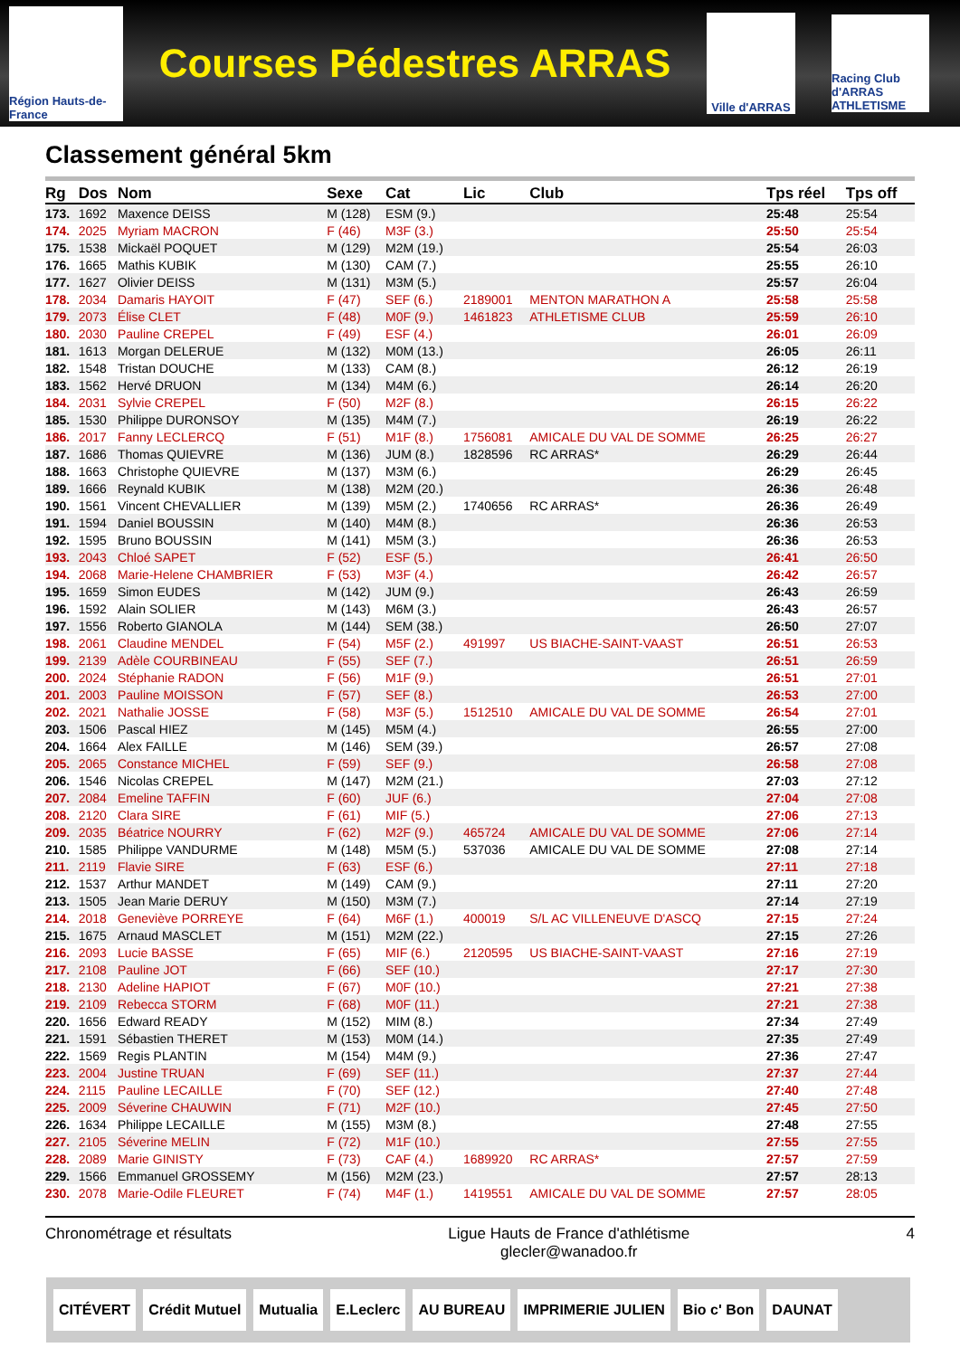Région Hauts-de-France
Courses Pédestres ARRAS
Ville d'ARRAS
Racing Club d'ARRAS ATHLETISME
Classement général 5km
| Rg | Dos | Nom | Sexe | Cat | Lic | Club | Tps réel | Tps off |
| --- | --- | --- | --- | --- | --- | --- | --- | --- |
| 173. | 1692 | Maxence DEISS | M (128) | ESM (9.) | | | 25:48 | 25:54 |
| 174. | 2025 | Myriam MACRON | F (46) | M3F (3.) | | | 25:50 | 25:54 |
| 175. | 1538 | Mickaël POQUET | M (129) | M2M (19.) | | | 25:54 | 26:03 |
| 176. | 1665 | Mathis KUBIK | M (130) | CAM (7.) | | | 25:55 | 26:10 |
| 177. | 1627 | Olivier DEISS | M (131) | M3M (5.) | | | 25:57 | 26:04 |
| 178. | 2034 | Damaris HAYOIT | F (47) | SEF (6.) | 2189001 | MENTON MARATHON A | 25:58 | 25:58 |
| 179. | 2073 | Élise CLET | F (48) | M0F (9.) | 1461823 | ATHLETISME CLUB | 25:59 | 26:10 |
| 180. | 2030 | Pauline CREPEL | F (49) | ESF (4.) | | | 26:01 | 26:09 |
| 181. | 1613 | Morgan DELERUE | M (132) | M0M (13.) | | | 26:05 | 26:11 |
| 182. | 1548 | Tristan DOUCHE | M (133) | CAM (8.) | | | 26:12 | 26:19 |
| 183. | 1562 | Hervé DRUON | M (134) | M4M (6.) | | | 26:14 | 26:20 |
| 184. | 2031 | Sylvie CREPEL | F (50) | M2F (8.) | | | 26:15 | 26:22 |
| 185. | 1530 | Philippe DURONSOY | M (135) | M4M (7.) | | | 26:19 | 26:22 |
| 186. | 2017 | Fanny LECLERCQ | F (51) | M1F (8.) | 1756081 | AMICALE DU VAL DE SOMME | 26:25 | 26:27 |
| 187. | 1686 | Thomas QUIEVRE | M (136) | JUM (8.) | 1828596 | RC ARRAS* | 26:29 | 26:44 |
| 188. | 1663 | Christophe QUIEVRE | M (137) | M3M (6.) | | | 26:29 | 26:45 |
| 189. | 1666 | Reynald KUBIK | M (138) | M2M (20.) | | | 26:36 | 26:48 |
| 190. | 1561 | Vincent CHEVALLIER | M (139) | M5M (2.) | 1740656 | RC ARRAS* | 26:36 | 26:49 |
| 191. | 1594 | Daniel BOUSSIN | M (140) | M4M (8.) | | | 26:36 | 26:53 |
| 192. | 1595 | Bruno BOUSSIN | M (141) | M5M (3.) | | | 26:36 | 26:53 |
| 193. | 2043 | Chloé SAPET | F (52) | ESF (5.) | | | 26:41 | 26:50 |
| 194. | 2068 | Marie-Helene CHAMBRIER | F (53) | M3F (4.) | | | 26:42 | 26:57 |
| 195. | 1659 | Simon EUDES | M (142) | JUM (9.) | | | 26:43 | 26:59 |
| 196. | 1592 | Alain SOLIER | M (143) | M6M (3.) | | | 26:43 | 26:57 |
| 197. | 1556 | Roberto GIANOLA | M (144) | SEM (38.) | | | 26:50 | 27:07 |
| 198. | 2061 | Claudine MENDEL | F (54) | M5F (2.) | 491997 | US BIACHE-SAINT-VAAST | 26:51 | 26:53 |
| 199. | 2139 | Adèle COURBINEAU | F (55) | SEF (7.) | | | 26:51 | 26:59 |
| 200. | 2024 | Stéphanie RADON | F (56) | M1F (9.) | | | 26:51 | 27:01 |
| 201. | 2003 | Pauline MOISSON | F (57) | SEF (8.) | | | 26:53 | 27:00 |
| 202. | 2021 | Nathalie JOSSE | F (58) | M3F (5.) | 1512510 | AMICALE DU VAL DE SOMME | 26:54 | 27:01 |
| 203. | 1506 | Pascal HIEZ | M (145) | M5M (4.) | | | 26:55 | 27:00 |
| 204. | 1664 | Alex FAILLE | M (146) | SEM (39.) | | | 26:57 | 27:08 |
| 205. | 2065 | Constance MICHEL | F (59) | SEF (9.) | | | 26:58 | 27:08 |
| 206. | 1546 | Nicolas CREPEL | M (147) | M2M (21.) | | | 27:03 | 27:12 |
| 207. | 2084 | Emeline TAFFIN | F (60) | JUF (6.) | | | 27:04 | 27:08 |
| 208. | 2120 | Clara SIRE | F (61) | MIF (5.) | | | 27:06 | 27:13 |
| 209. | 2035 | Béatrice NOURRY | F (62) | M2F (9.) | 465724 | AMICALE DU VAL DE SOMME | 27:06 | 27:14 |
| 210. | 1585 | Philippe VANDURME | M (148) | M5M (5.) | 537036 | AMICALE DU VAL DE SOMME | 27:08 | 27:14 |
| 211. | 2119 | Flavie SIRE | F (63) | ESF (6.) | | | 27:11 | 27:18 |
| 212. | 1537 | Arthur MANDET | M (149) | CAM (9.) | | | 27:11 | 27:20 |
| 213. | 1505 | Jean Marie DERUY | M (150) | M3M (7.) | | | 27:14 | 27:19 |
| 214. | 2018 | Geneviève PORREYE | F (64) | M6F (1.) | 400019 | S/L AC VILLENEUVE D'ASCQ | 27:15 | 27:24 |
| 215. | 1675 | Arnaud MASCLET | M (151) | M2M (22.) | | | 27:15 | 27:26 |
| 216. | 2093 | Lucie BASSE | F (65) | MIF (6.) | 2120595 | US BIACHE-SAINT-VAAST | 27:16 | 27:19 |
| 217. | 2108 | Pauline JOT | F (66) | SEF (10.) | | | 27:17 | 27:30 |
| 218. | 2130 | Adeline HAPIOT | F (67) | M0F (10.) | | | 27:21 | 27:38 |
| 219. | 2109 | Rebecca STORM | F (68) | M0F (11.) | | | 27:21 | 27:38 |
| 220. | 1656 | Edward READY | M (152) | MIM (8.) | | | 27:34 | 27:49 |
| 221. | 1591 | Sébastien THERET | M (153) | M0M (14.) | | | 27:35 | 27:49 |
| 222. | 1569 | Regis PLANTIN | M (154) | M4M (9.) | | | 27:36 | 27:47 |
| 223. | 2004 | Justine TRUAN | F (69) | SEF (11.) | | | 27:37 | 27:44 |
| 224. | 2115 | Pauline LECAILLE | F (70) | SEF (12.) | | | 27:40 | 27:48 |
| 225. | 2009 | Séverine CHAUWIN | F (71) | M2F (10.) | | | 27:45 | 27:50 |
| 226. | 1634 | Philippe LECAILLE | M (155) | M3M (8.) | | | 27:48 | 27:55 |
| 227. | 2105 | Séverine MELIN | F (72) | M1F (10.) | | | 27:55 | 27:55 |
| 228. | 2089 | Marie GINISTY | F (73) | CAF (4.) | 1689920 | RC ARRAS* | 27:57 | 27:59 |
| 229. | 1566 | Emmanuel GROSSEMY | M (156) | M2M (23.) | | | 27:57 | 28:13 |
| 230. | 2078 | Marie-Odile FLEURET | F (74) | M4F (1.) | 1419551 | AMICALE DU VAL DE SOMME | 27:57 | 28:05 |
Chronométrage et résultats Ligue Hauts de France d'athlétisme
glecler@wanadoo.fr 4
CITÉVERT Crédit Mutuel Mutualia E.Leclerc AU BUREAU IMPRIMERIE JULIEN Bio c' Bon DAUNAT